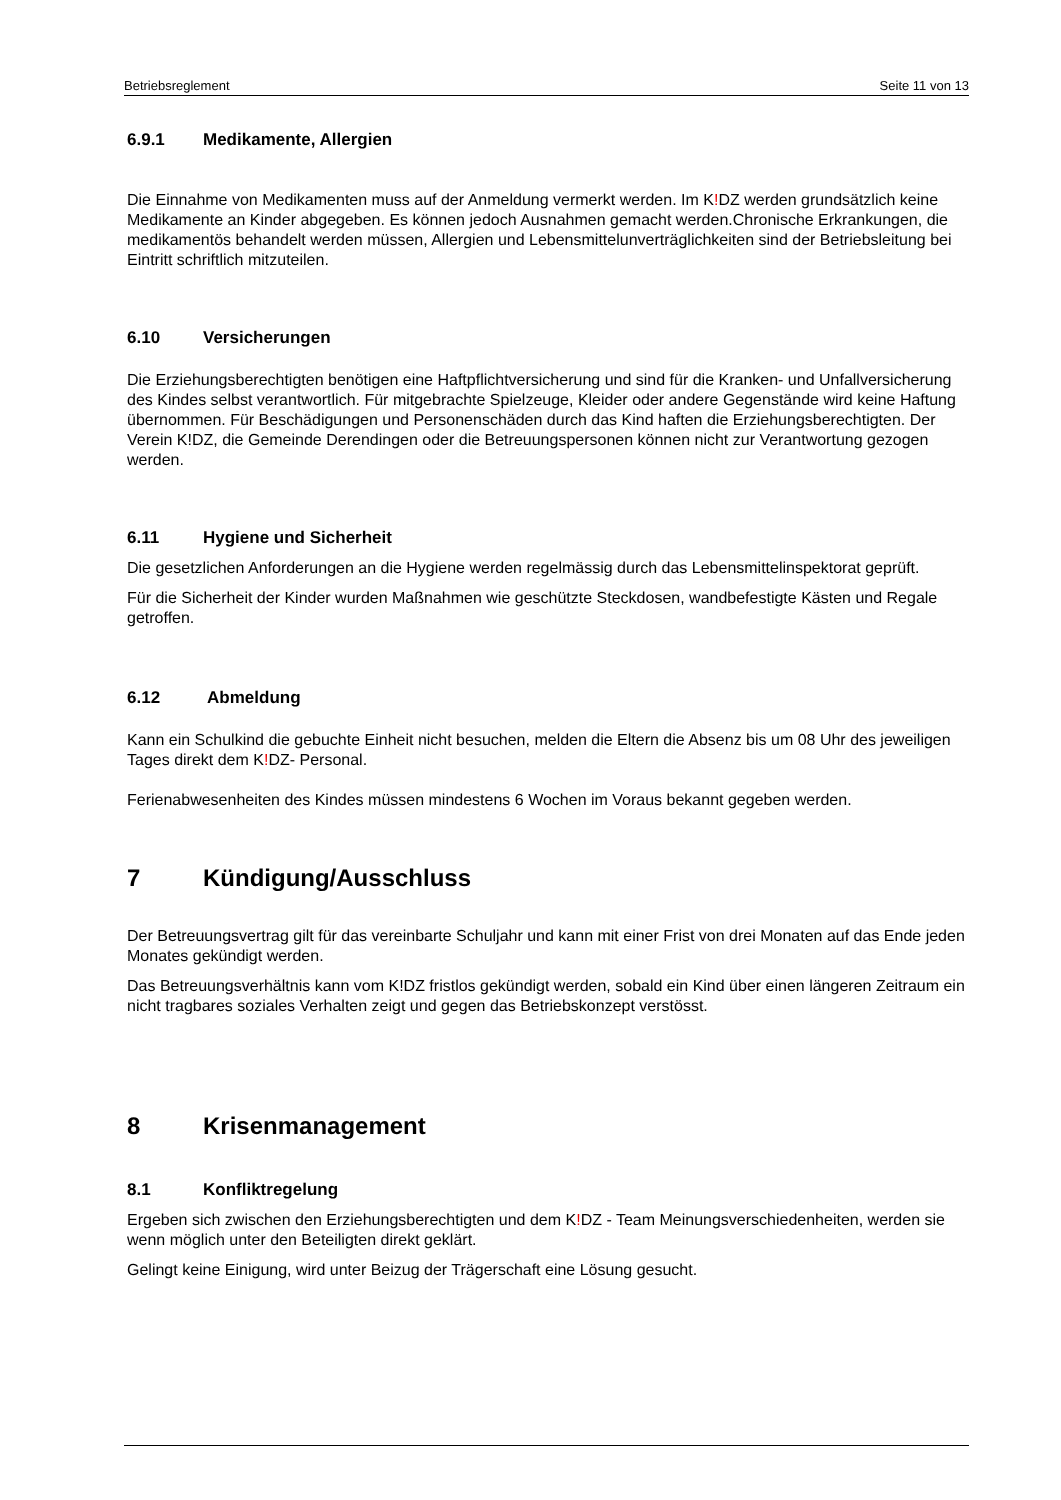Betriebsreglement Seite 11 von 13
6.9.1 Medikamente, Allergien
Die Einnahme von Medikamenten muss auf der Anmeldung vermerkt werden. Im K!DZ werden grundsätzlich keine Medikamente an Kinder abgegeben. Es können jedoch Ausnahmen gemacht werden.Chronische Erkrankungen, die medikamentös behandelt werden müssen, Allergien und Lebensmittelunverträglichkeiten sind der Betriebsleitung bei Eintritt schriftlich mitzuteilen.
6.10 Versicherungen
Die Erziehungsberechtigten benötigen eine Haftpflichtversicherung und sind für die Kranken- und Unfallversicherung des Kindes selbst verantwortlich. Für mitgebrachte Spielzeuge, Kleider oder andere Gegenstände wird keine Haftung übernommen. Für Beschädigungen und Personenschäden durch das Kind haften die Erziehungsberechtigten. Der Verein K!DZ, die Gemeinde Derendingen oder die Betreuungspersonen können nicht zur Verantwortung gezogen werden.
6.11 Hygiene und Sicherheit
Die gesetzlichen Anforderungen an die Hygiene werden regelmässig durch das Lebensmittelinspektorat geprüft.
Für die Sicherheit der Kinder wurden Maßnahmen wie geschützte Steckdosen, wandbefestigte Kästen und Regale getroffen.
6.12 Abmeldung
Kann ein Schulkind die gebuchte Einheit nicht besuchen, melden die Eltern die Absenz bis um 08 Uhr des jeweiligen Tages direkt dem K!DZ- Personal.
Ferienabwesenheiten des Kindes müssen mindestens 6 Wochen im Voraus bekannt gegeben werden.
7 Kündigung/Ausschluss
Der Betreuungsvertrag gilt für das vereinbarte Schuljahr und kann mit einer Frist von drei Monaten auf das Ende jeden Monates gekündigt werden.
Das Betreuungsverhältnis kann vom K!DZ fristlos gekündigt werden, sobald ein Kind über einen längeren Zeitraum ein nicht tragbares soziales Verhalten zeigt und gegen das Betriebskonzept verstösst.
8 Krisenmanagement
8.1 Konfliktregelung
Ergeben sich zwischen den Erziehungsberechtigten und dem K!DZ - Team Meinungsverschiedenheiten, werden sie wenn möglich unter den Beteiligten direkt geklärt.
Gelingt keine Einigung, wird unter Beizug der Trägerschaft eine Lösung gesucht.